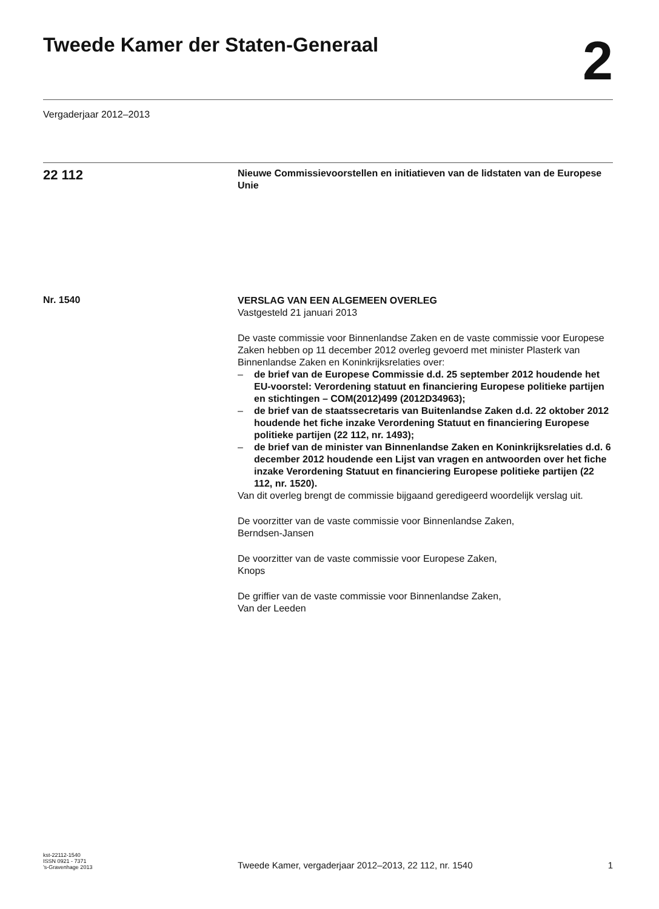Tweede Kamer der Staten-Generaal
2
Vergaderjaar 2012–2013
22 112
Nieuwe Commissievoorstellen en initiatieven van de lidstaten van de Europese Unie
Nr. 1540
VERSLAG VAN EEN ALGEMEEN OVERLEG
Vastgesteld 21 januari 2013
De vaste commissie voor Binnenlandse Zaken en de vaste commissie voor Europese Zaken hebben op 11 december 2012 overleg gevoerd met minister Plasterk van Binnenlandse Zaken en Koninkrijksrelaties over:
– de brief van de Europese Commissie d.d. 25 september 2012 houdende het EU-voorstel: Verordening statuut en financiering Europese politieke partijen en stichtingen – COM(2012)499 (2012D34963);
– de brief van de staatssecretaris van Buitenlandse Zaken d.d. 22 oktober 2012 houdende het fiche inzake Verordening Statuut en financiering Europese politieke partijen (22 112, nr. 1493);
– de brief van de minister van Binnenlandse Zaken en Koninkrijksrelaties d.d. 6 december 2012 houdende een Lijst van vragen en antwoorden over het fiche inzake Verordening Statuut en financiering Europese politieke partijen (22 112, nr. 1520).
Van dit overleg brengt de commissie bijgaand geredigeerd woordelijk verslag uit.
De voorzitter van de vaste commissie voor Binnenlandse Zaken,
Berndsen-Jansen
De voorzitter van de vaste commissie voor Europese Zaken,
Knops
De griffier van de vaste commissie voor Binnenlandse Zaken,
Van der Leeden
kst-22112-1540
ISSN 0921 - 7371
’s-Gravenhage 2013
Tweede Kamer, vergaderjaar 2012–2013, 22 112, nr. 1540
1